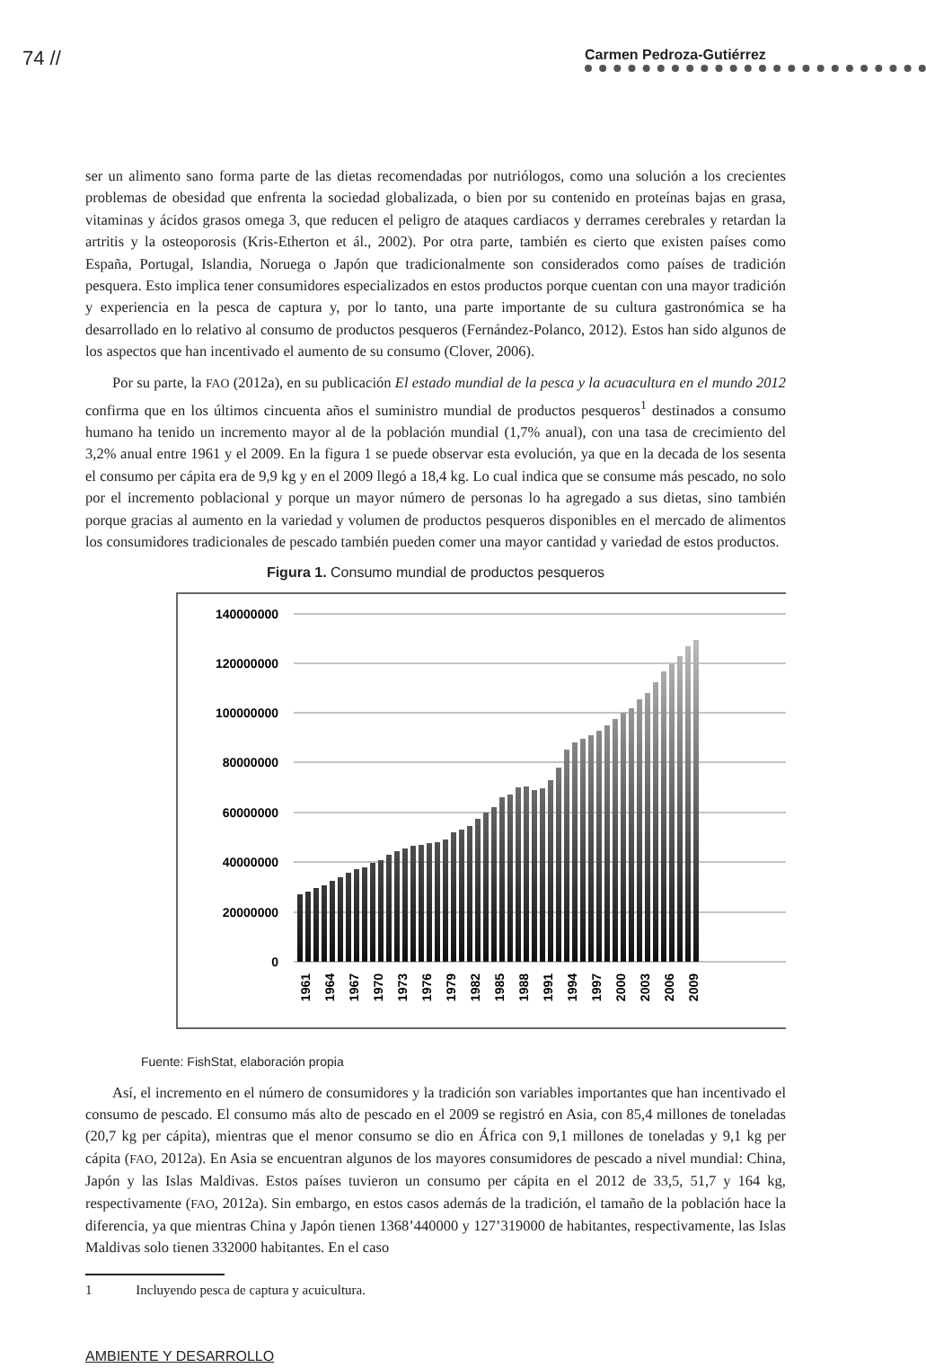74 // Carmen Pedroza-Gutiérrez
ser un alimento sano forma parte de las dietas recomendadas por nutriólogos, como una solución a los crecientes problemas de obesidad que enfrenta la sociedad globalizada, o bien por su contenido en proteínas bajas en grasa, vitaminas y ácidos grasos omega 3, que reducen el peligro de ataques cardiacos y derrames cerebrales y retardan la artritis y la osteoporosis (Kris-Etherton et ál., 2002). Por otra parte, también es cierto que existen países como España, Portugal, Islandia, Noruega o Japón que tradicionalmente son considerados como países de tradición pesquera. Esto implica tener consumidores especializados en estos productos porque cuentan con una mayor tradición y experiencia en la pesca de captura y, por lo tanto, una parte importante de su cultura gastronómica se ha desarrollado en lo relativo al consumo de productos pesqueros (Fernández-Polanco, 2012). Estos han sido algunos de los aspectos que han incentivado el aumento de su consumo (Clover, 2006).
Por su parte, la FAO (2012a), en su publicación El estado mundial de la pesca y la acuacultura en el mundo 2012 confirma que en los últimos cincuenta años el suministro mundial de productos pesqueros<sup>1</sup> destinados a consumo humano ha tenido un incremento mayor al de la población mundial (1,7% anual), con una tasa de crecimiento del 3,2% anual entre 1961 y el 2009. En la figura 1 se puede observar esta evolución, ya que en la decada de los sesenta el consumo per cápita era de 9,9 kg y en el 2009 llegó a 18,4 kg. Lo cual indica que se consume más pescado, no solo por el incremento poblacional y porque un mayor número de personas lo ha agregado a sus dietas, sino también porque gracias al aumento en la variedad y volumen de productos pesqueros disponibles en el mercado de alimentos los consumidores tradicionales de pescado también pueden comer una mayor cantidad y variedad de estos productos.
Figura 1. Consumo mundial de productos pesqueros
140000000
120000000
100000000
80000000
60000000
40000000
20000000
0
1961
1964
1967
1970
1973
1976
1979
1982
1985
1988
1991
1994
1997
2000
2003
2006
2009
Fuente: FishStat, elaboración propia
Así, el incremento en el número de consumidores y la tradición son variables importantes que han incentivado el consumo de pescado. El consumo más alto de pescado en el 2009 se registró en Asia, con 85,4 millones de toneladas (20,7 kg per cápita), mientras que el menor consumo se dio en África con 9,1 millones de toneladas y 9,1 kg per cápita (FAO, 2012a). En Asia se encuentran algunos de los mayores consumidores de pescado a nivel mundial: China, Japón y las Islas Maldivas. Estos países tuvieron un consumo per cápita en el 2012 de 33,5, 51,7 y 164 kg, respectivamente (FAO, 2012a). Sin embargo, en estos casos además de la tradición, el tamaño de la población hace la diferencia, ya que mientras China y Japón tienen 1368’440000 y 127’319000 de habitantes, respectivamente, las Islas Maldivas solo tienen 332000 habitantes. En el caso
1 Incluyendo pesca de captura y acuicultura.
AMBIENTE Y DESARROLLO